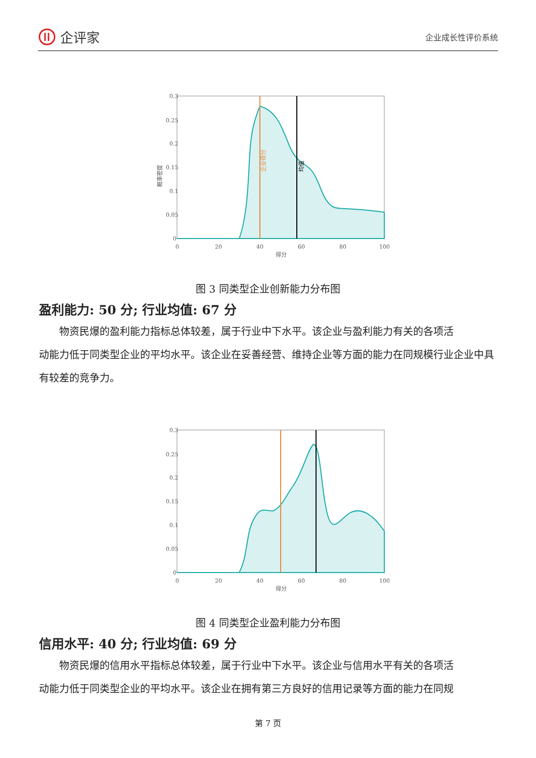企评家
企业成长性评价系统
0.3
0.25
0.2
0.15
0.1
0.05
0
0
20
40
60
80
100
得分
概率密度
企业得分
均值
图 3 同类型企业创新能力分布图
盈利能力: 50 分; 行业均值: 67 分
物资民爆的盈利能力指标总体较差，属于行业中下水平。该企业与盈利能力有关的各项活
动能力低于同类型企业的平均水平。该企业在妥善经营、维持企业等方面的能力在同规模行业企业中具有较差的竞争力。
0.3
0.25
0.2
0.15
0.1
0.05
0
0
20
40
60
80
100
得分
图 4 同类型企业盈利能力分布图
信用水平: 40 分; 行业均值: 69 分
物资民爆的信用水平指标总体较差，属于行业中下水平。该企业与信用水平有关的各项活
动能力低于同类型企业的平均水平。该企业在拥有第三方良好的信用记录等方面的能力在同规
第 7 页